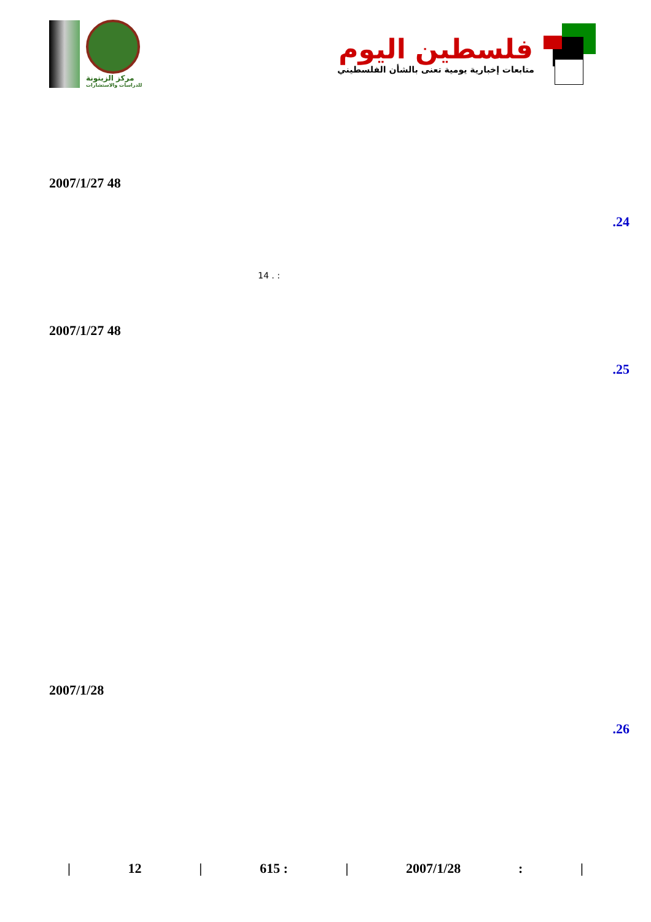مركز الزيتونة
للدراسات والاستشارات
فلسطين اليوم
متابعات إخبارية يومية تعنى بالشأن الفلسطيني
2007/1/27 48
.24
14 . :
2007/1/27 48
.25
2007/1/28
.26
| 12 | 615 : | 2007/1/28: |